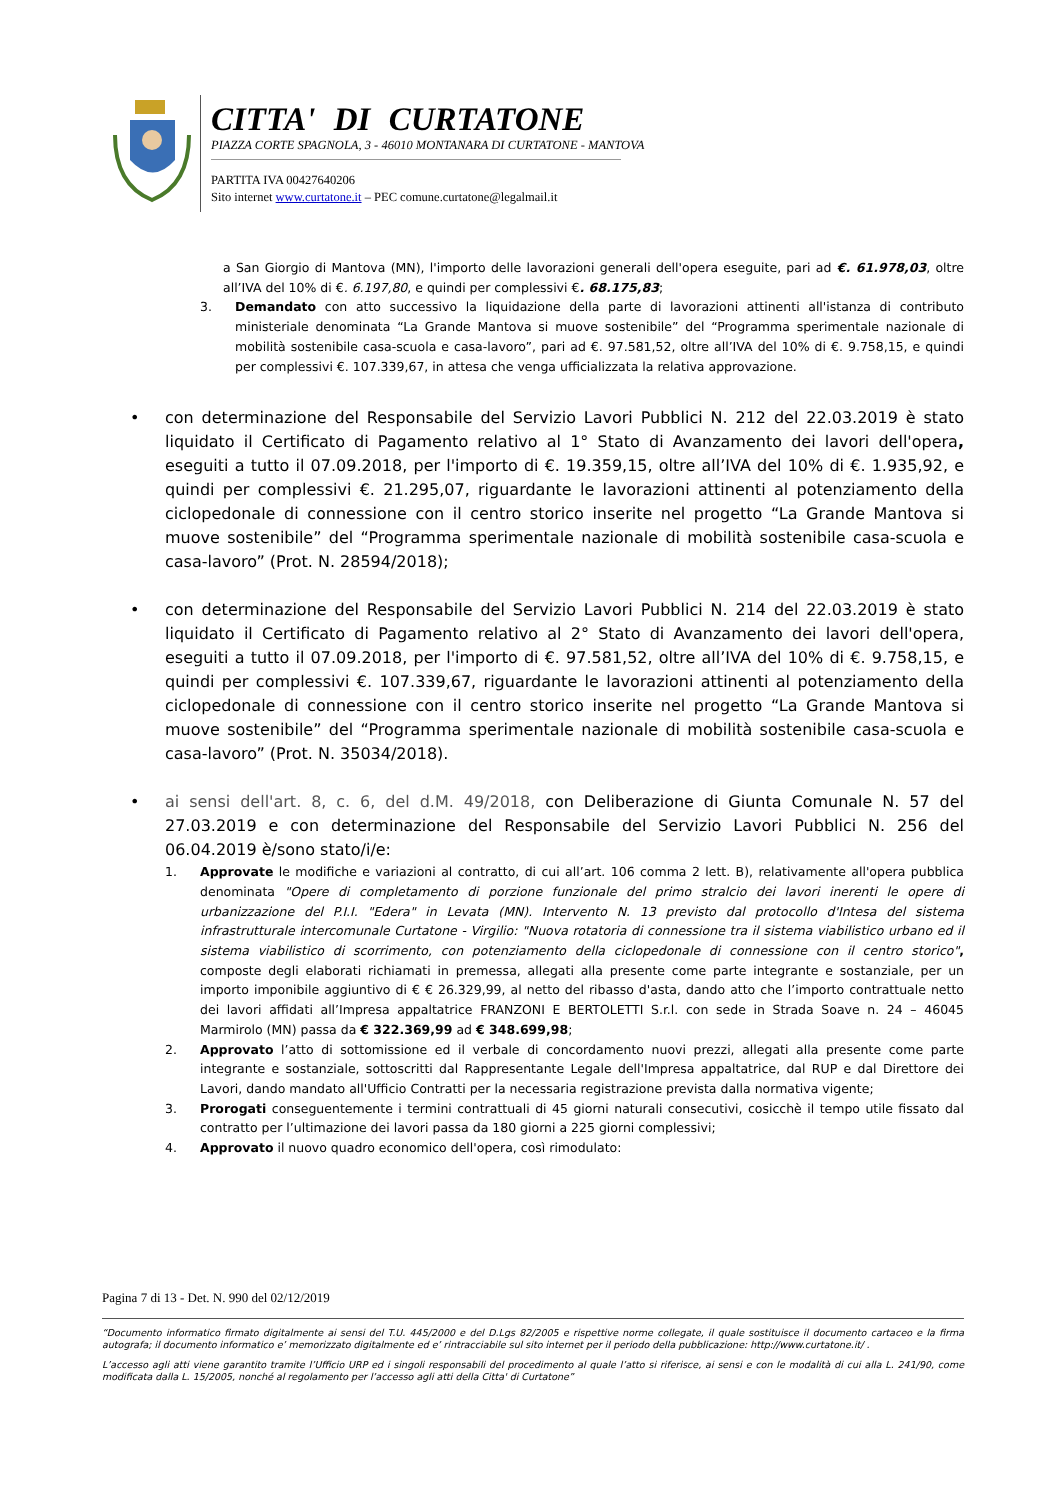CITTA' DI CURTATONE
PIAZZA CORTE SPAGNOLA, 3 - 46010 MONTANARA DI CURTATONE - MANTOVA
PARTITA IVA 00427640206
Sito internet www.curtatone.it – PEC comune.curtatone@legalmail.it
a San Giorgio di Mantova (MN), l'importo delle lavorazioni generali dell'opera eseguite, pari ad €. 61.978,03, oltre all’IVA del 10% di €. 6.197,80, e quindi per complessivi €. 68.175,83;
3. Demandato con atto successivo la liquidazione della parte di lavorazioni attinenti all'istanza di contributo ministeriale denominata “La Grande Mantova si muove sostenibile” del “Programma sperimentale nazionale di mobilità sostenibile casa-scuola e casa-lavoro”, pari ad €. 97.581,52, oltre all’IVA del 10% di €. 9.758,15, e quindi per complessivi €. 107.339,67, in attesa che venga ufficializzata la relativa approvazione.
• con determinazione del Responsabile del Servizio Lavori Pubblici N. 212 del 22.03.2019 è stato liquidato il Certificato di Pagamento relativo al 1° Stato di Avanzamento dei lavori dell'opera, eseguiti a tutto il 07.09.2018, per l'importo di €. 19.359,15, oltre all’IVA del 10% di €. 1.935,92, e quindi per complessivi €. 21.295,07, riguardante le lavorazioni attinenti al potenziamento della ciclopedonale di connessione con il centro storico inserite nel progetto “La Grande Mantova si muove sostenibile” del “Programma sperimentale nazionale di mobilità sostenibile casa-scuola e casa-lavoro” (Prot. N. 28594/2018);
• con determinazione del Responsabile del Servizio Lavori Pubblici N. 214 del 22.03.2019 è stato liquidato il Certificato di Pagamento relativo al 2° Stato di Avanzamento dei lavori dell'opera, eseguiti a tutto il 07.09.2018, per l'importo di €. 97.581,52, oltre all’IVA del 10% di €. 9.758,15, e quindi per complessivi €. 107.339,67, riguardante le lavorazioni attinenti al potenziamento della ciclopedonale di connessione con il centro storico inserite nel progetto “La Grande Mantova si muove sostenibile” del “Programma sperimentale nazionale di mobilità sostenibile casa-scuola e casa-lavoro” (Prot. N. 35034/2018).
• ai sensi dell'art. 8, c. 6, del d.M. 49/2018, con Deliberazione di Giunta Comunale N. 57 del 27.03.2019 e con determinazione del Responsabile del Servizio Lavori Pubblici N. 256 del 06.04.2019 è/sono stato/i/e:
1. Approvate le modifiche e variazioni al contratto, di cui all’art. 106 comma 2 lett. B), relativamente all'opera pubblica denominata "Opere di completamento di porzione funzionale del primo stralcio dei lavori inerenti le opere di urbanizzazione del P.I.I. "Edera" in Levata (MN). Intervento N. 13 previsto dal protocollo d'Intesa del sistema infrastrutturale intercomunale Curtatone - Virgilio: "Nuova rotatoria di connessione tra il sistema viabilistico urbano ed il sistema viabilistico di scorrimento, con potenziamento della ciclopedonale di connessione con il centro storico", composte degli elaborati richiamati in premessa, allegati alla presente come parte integrante e sostanziale, per un importo imponibile aggiuntivo di € € 26.329,99, al netto del ribasso d'asta, dando atto che l’importo contrattuale netto dei lavori affidati all’Impresa appaltatrice FRANZONI E BERTOLETTI S.r.l. con sede in Strada Soave n. 24 – 46045 Marmirolo (MN) passa da € 322.369,99 ad € 348.699,98;
2. Approvato l’atto di sottomissione ed il verbale di concordamento nuovi prezzi, allegati alla presente come parte integrante e sostanziale, sottoscritti dal Rappresentante Legale dell'Impresa appaltatrice, dal RUP e dal Direttore dei Lavori, dando mandato all'Ufficio Contratti per la necessaria registrazione prevista dalla normativa vigente;
3. Prorogati conseguentemente i termini contrattuali di 45 giorni naturali consecutivi, cosicchè il tempo utile fissato dal contratto per l’ultimazione dei lavori passa da 180 giorni a 225 giorni complessivi;
4. Approvato il nuovo quadro economico dell'opera, così rimodulato:
Pagina 7 di 13 - Det. N. 990 del 02/12/2019
“Documento informatico firmato digitalmente ai sensi del T.U. 445/2000 e del D.Lgs 82/2005 e rispettive norme collegate, il quale sostituisce il documento cartaceo e la firma autografa; il documento informatico e’ memorizzato digitalmente ed e’ rintracciabile sul sito internet per il periodo della pubblicazione: http://www.curtatone.it/ .
L’accesso agli atti viene garantito tramite l’Ufficio URP ed i singoli responsabili del procedimento al quale l’atto si riferisce, ai sensi e con le modalità di cui alla L. 241/90, come modificata dalla L. 15/2005, nonché al regolamento per l’accesso agli atti della Citta' di Curtatone”